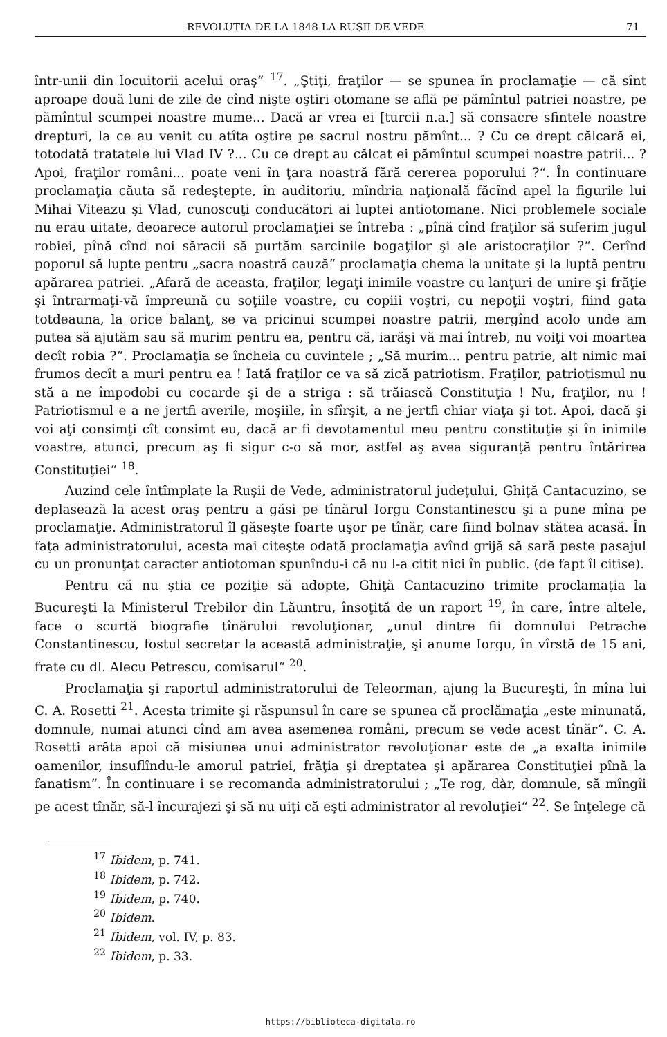REVOLUŢIA DE LA 1848 LA RUŞII DE VEDE 71
într-unii din locuitorii acelui oraş“ <sup>17</sup>. „Ştiţi, fraţilor — se spunea în proclamaţie — că sînt aproape două luni de zile de cînd nişte oştiri otomane se află pe pămîntul patriei noastre, pe pămîntul scumpei noastre mume... Dacă ar vrea ei [turcii n.a.] să consacre sfintele noastre drepturi, la ce au venit cu atîta oştire pe sacrul nostru pămînt... ? Cu ce drept călcară ei, totodată tratatele lui Vlad IV ?... Cu ce drept au călcat ei pămîntul scumpei noastre patrii... ? Apoi, fraţilor români... poate veni în ţara noastră fără cererea poporului ?“. În continuare proclamaţia căuta să redeştepte, în auditoriu, mîndria naţională făcînd apel la figurile lui Mihai Viteazu şi Vlad, cunoscuţi conducători ai luptei antiotomane. Nici problemele sociale nu erau uitate, deoarece autorul proclamaţiei se întreba : „pînă cînd fraţilor să suferim jugul robiei, pînă cînd noi săracii să purtăm sarcinile bogaţilor şi ale aristocraţilor ?“. Cerînd poporul să lupte pentru „sacra noastră cauză“ proclamaţia chema la unitate şi la luptă pentru apărarea patriei. „Afară de aceasta, fraţilor, legaţi inimile voastre cu lanţuri de unire şi frăţie şi întrarmaţi-vă împreună cu soţiile voastre, cu copiii voştri, cu nepoţii voştri, fiind gata totdeauna, la orice balanţ, se va pricinui scumpei noastre patrii, mergînd acolo unde am putea să ajutăm sau să murim pentru ea, pentru că, iarăşi vă mai întreb, nu voiţi voi moartea decît robia ?“. Proclamaţia se încheia cu cuvintele ; „Să murim... pentru patrie, alt nimic mai frumos decît a muri pentru ea ! Iată fraţilor ce va să zică patriotism. Fraţilor, patriotismul nu stă a ne împodobi cu cocarde şi de a striga : să trăiască Constituţia ! Nu, fraţilor, nu ! Patriotismul e a ne jertfi averile, moşiile, în sfîrşit, a ne jertfi chiar viaţa şi tot. Apoi, dacă şi voi aţi consimţi cît consimt eu, dacă ar fi devotamentul meu pentru constituţie şi în inimile voastre, atunci, precum aş fi sigur c-o să mor, astfel aş avea siguranţă pentru întărirea Constituţiei“ <sup>18</sup>.
Auzind cele întîmplate la Ruşii de Vede, administratorul judeţului, Ghiţă Cantacuzino, se deplasează la acest oraş pentru a găsi pe tînărul Iorgu Constantinescu şi a pune mîna pe proclamaţie. Administratorul îl găseşte foarte uşor pe tînăr, care fiind bolnav stătea acasă. În faţa administratorului, acesta mai citeşte odată proclamaţia avînd grijă să sară peste pasajul cu un pronunţat caracter antiotoman spunîndu-i că nu l-a citit nici în public. (de fapt îl citise).
Pentru că nu ştia ce poziţie să adopte, Ghiţă Cantacuzino trimite proclamaţia la Bucureşti la Ministerul Trebilor din Lăuntru, însoţită de un raport <sup>19</sup>, în care, între altele, face o scurtă biografie tînărului revoluţionar, „unul dintre fii domnului Petrache Constantinescu, fostul secretar la această administraţie, şi anume Iorgu, în vîrstă de 15 ani, frate cu dl. Alecu Petrescu, comisarul“ <sup>20</sup>.
Proclamaţia şi raportul administratorului de Teleorman, ajung la Bucureşti, în mîna lui C. A. Rosetti <sup>21</sup>. Acesta trimite şi răspunsul în care se spunea că proclămaţia „este minunată, domnule, numai atunci cînd am avea asemenea români, precum se vede acest tînăr“. C. A. Rosetti arăta apoi că misiunea unui administrator revoluţionar este de „a exalta inimile oamenilor, insuflîndu-le amorul patriei, frăţia şi dreptatea şi apărarea Constituţiei pînă la fanatism“. În continuare i se recomanda administratorului ; „Te rog, dàr, domnule, să mîngîi pe acest tînăr, să-l încurajezi şi să nu uiţi că eşti administrator al revoluţiei“ <sup>22</sup>. Se înţelege că
<sup>17</sup> Ibidem, p. 741.
<sup>18</sup> Ibidem, p. 742.
<sup>19</sup> Ibidem, p. 740.
<sup>20</sup> Ibidem.
<sup>21</sup> Ibidem, vol. IV, p. 83.
<sup>22</sup> Ibidem, p. 33.
https://biblioteca-digitala.ro